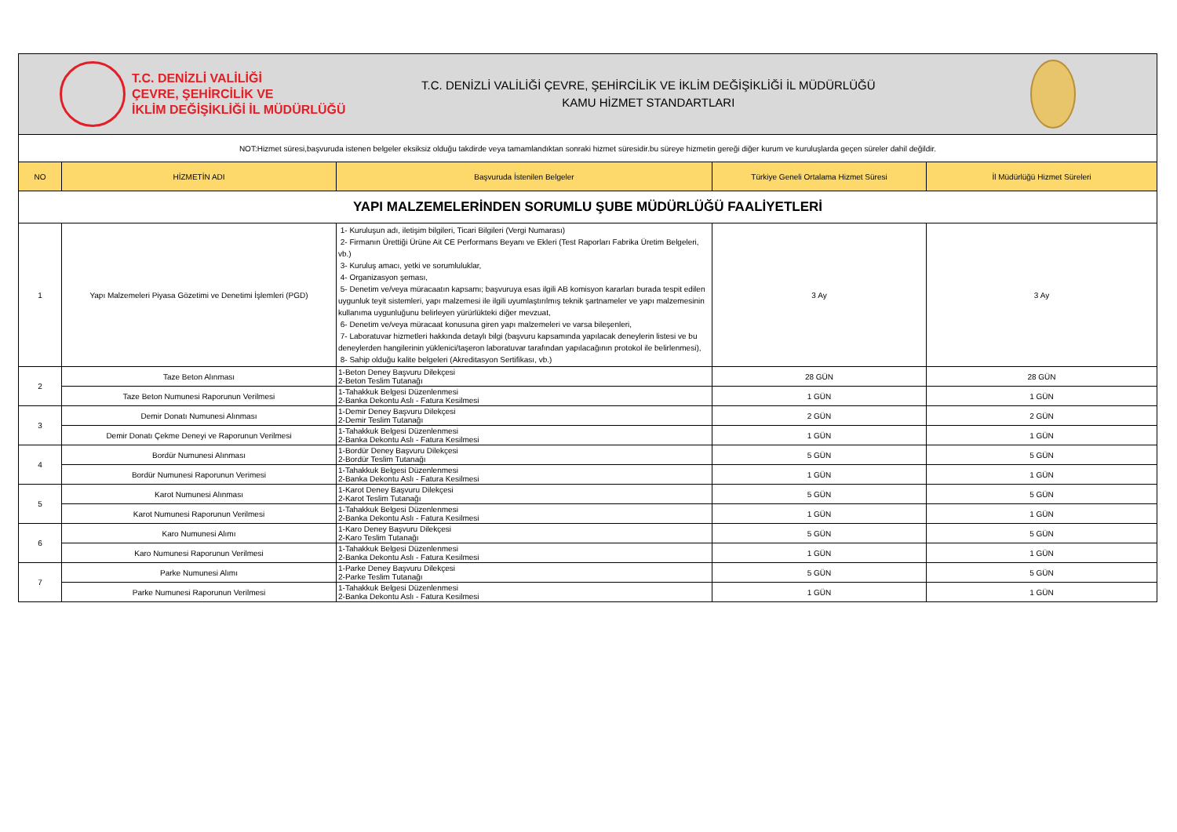| T.C. DENİZLİ VALİLİĞİ ÇEVRE, ŞEHİRCİLİK VE İKLİM DEĞİŞİKLİĞİ İL MÜDÜRLÜĞÜ T.C. DENİZLİ VALİLİĞİ ÇEVRE, ŞEHİRCİLİK VE İKLİM DEĞİŞİKLİĞİ İL MÜDÜRLÜĞÜ KAMU HİZMET STANDARTLARI | | | | |
| NOT:Hizmet süresi,başvuruda istenen belgeler eksiksiz olduğu takdirde veya tamamlandıktan sonraki hizmet süresidir.bu süreye hizmetin gereği diğer kurum ve kuruluşlarda geçen süreler dahil değildir. | | | | |
| NO | HİZMETİN ADI | Başvuruda İstenilen Belgeler | Türkiye Geneli Ortalama Hizmet Süresi | İl Müdürlüğü Hizmet Süreleri |
| YAPI MALZEMELERİNDEN SORUMLU ŞUBE MÜDÜRLÜĞÜ FAALİYETLERİ | | | | |
| 1 | Yapı Malzemeleri Piyasa Gözetimi ve Denetimi İşlemleri (PGD) | 1- Kuruluşun adı, iletişim bilgileri, Ticari Bilgileri (Vergi Numarası) 2- Firmanın Ürettiği Ürüne Ait CE Performans Beyanı ve Ekleri (Test Raporları Fabrika Üretim Belgeleri, vb.) 3- Kuruluş amacı, yetki ve sorumluluklar, 4- Organizasyon şeması, 5- Denetim ve/veya müracaatın kapsamı; başvuruya esas ilgili AB komisyon kararları burada tespit edilen uygunluk teyit sistemleri, yapı malzemesi ile ilgili uyumlaştırılmış teknik şartnameler ve yapı malzemesinin kullanıma uygunluğunu belirleyen yürürlükteki diğer mevzuat, 6- Denetim ve/veya müracaat konusuna giren yapı malzemeleri ve varsa bileşenleri, 7- Laboratuvar hizmetleri hakkında detaylı bilgi (başvuru kapsamında yapılacak deneylerin listesi ve bu deneylerden hangilerinin yüklenici/taşeron laboratuvar tarafından yapılacağının protokol ile belirlenmesi), 8- Sahip olduğu kalite belgeleri (Akreditasyon Sertifikası, vb.) | 3 Ay | 3 Ay |
| 2 | Taze Beton Alınması | 1-Beton Deney Başvuru Dilekçesi 2-Beton Teslim Tutanağı | 28 GÜN | 28 GÜN |
| | Taze Beton Numunesi Raporunun Verilmesi | 1-Tahakkuk Belgesi Düzenlenmesi 2-Banka Dekontu Aslı - Fatura Kesilmesi | 1 GÜN | 1 GÜN |
| 3 | Demir Donatı Numunesi Alınması | 1-Demir Deney Başvuru Dilekçesi 2-Demir Teslim Tutanağı | 2 GÜN | 2 GÜN |
| | Demir Donatı Çekme Deneyi ve Raporunun Verilmesi | 1-Tahakkuk Belgesi Düzenlenmesi 2-Banka Dekontu Aslı - Fatura Kesilmesi | 1 GÜN | 1 GÜN |
| 4 | Bordür Numunesi Alınması | 1-Bordür Deney Başvuru Dilekçesi 2-Bordür Teslim Tutanağı | 5 GÜN | 5 GÜN |
| | Bordür Numunesi Raporunun Verimesi | 1-Tahakkuk Belgesi Düzenlenmesi 2-Banka Dekontu Aslı - Fatura Kesilmesi | 1 GÜN | 1 GÜN |
| 5 | Karot Numunesi Alınması | 1-Karot Deney Başvuru Dilekçesi 2-Karot Teslim Tutanağı | 5 GÜN | 5 GÜN |
| | Karot Numunesi Raporunun Verilmesi | 1-Tahakkuk Belgesi Düzenlenmesi 2-Banka Dekontu Aslı - Fatura Kesilmesi | 1 GÜN | 1 GÜN |
| 6 | Karo Numunesi Alımı | 1-Karo Deney Başvuru Dilekçesi 2-Karo Teslim Tutanağı | 5 GÜN | 5 GÜN |
| | Karo Numunesi Raporunun Verilmesi | 1-Tahakkuk Belgesi Düzenlenmesi 2-Banka Dekontu Aslı - Fatura Kesilmesi | 1 GÜN | 1 GÜN |
| 7 | Parke Numunesi Alımı | 1-Parke Deney Başvuru Dilekçesi 2-Parke Teslim Tutanağı | 5 GÜN | 5 GÜN |
| | Parke Numunesi Raporunun Verilmesi | 1-Tahakkuk Belgesi Düzenlenmesi 2-Banka Dekontu Aslı - Fatura Kesilmesi | 1 GÜN | 1 GÜN |